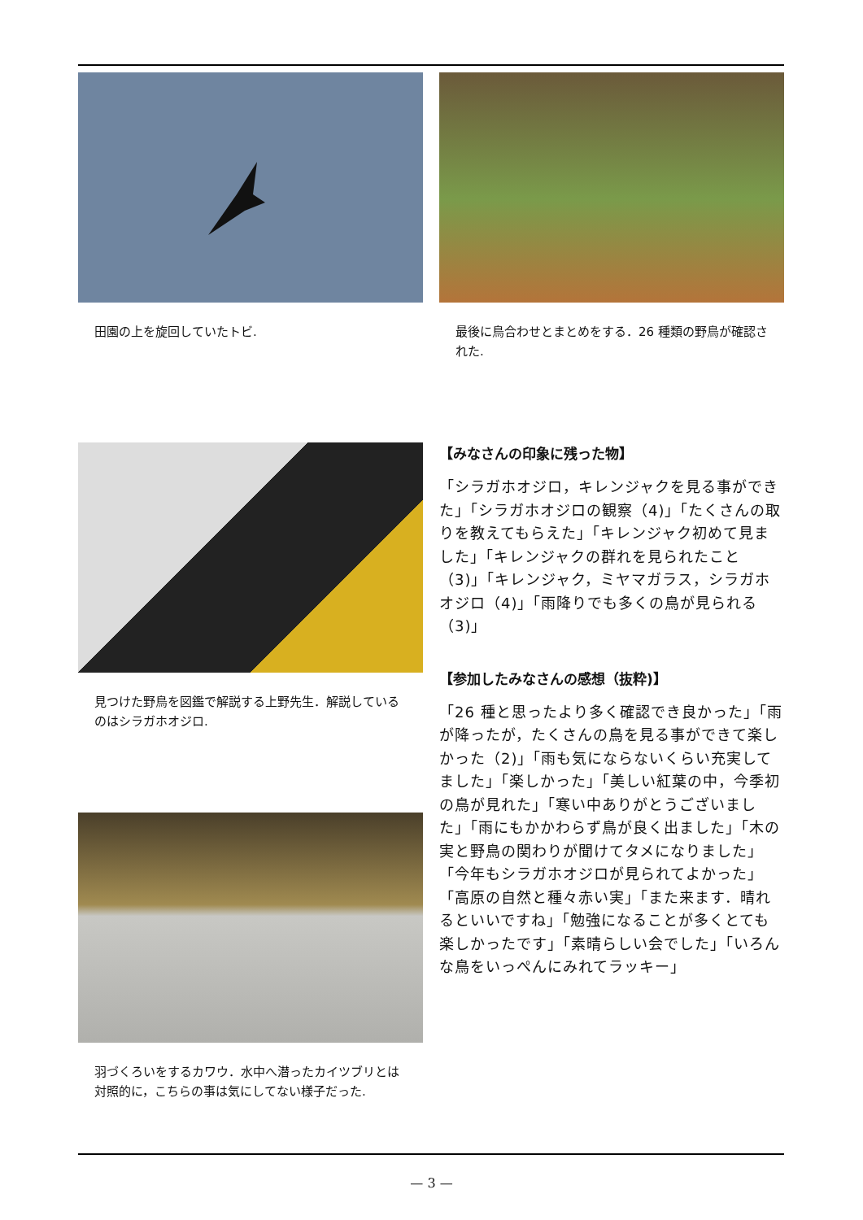田園の上を旋回していたトビ.
最後に鳥合わせとまとめをする．26 種類の野鳥が確認された.
見つけた野鳥を図鑑で解説する上野先生．解説しているのはシラガホオジロ.
羽づくろいをするカワウ．水中へ潜ったカイツブリとは対照的に，こちらの事は気にしてない様子だった.
【みなさんの印象に残った物】
「シラガホオジロ，キレンジャクを見る事ができた」「シラガホオジロの観察（4)」「たくさんの取りを教えてもらえた」「キレンジャク初めて見ました」「キレンジャクの群れを見られたこと（3)」「キレンジャク，ミヤマガラス，シラガホオジロ（4)」「雨降りでも多くの鳥が見られる（3)」
【参加したみなさんの感想（抜粋)】
「26 種と思ったより多く確認でき良かった」「雨が降ったが，たくさんの鳥を見る事ができて楽しかった（2)」「雨も気にならないくらい充実してました」「楽しかった」「美しい紅葉の中，今季初の鳥が見れた」「寒い中ありがとうございました」「雨にもかかわらず鳥が良く出ました」「木の実と野鳥の関わりが聞けてタメになりました」「今年もシラガホオジロが見られてよかった」「高原の自然と種々赤い実」「また来ます．晴れるといいですね」「勉強になることが多くとても楽しかったです」「素晴らしい会でした」「いろんな鳥をいっぺんにみれてラッキー」
— 3 —